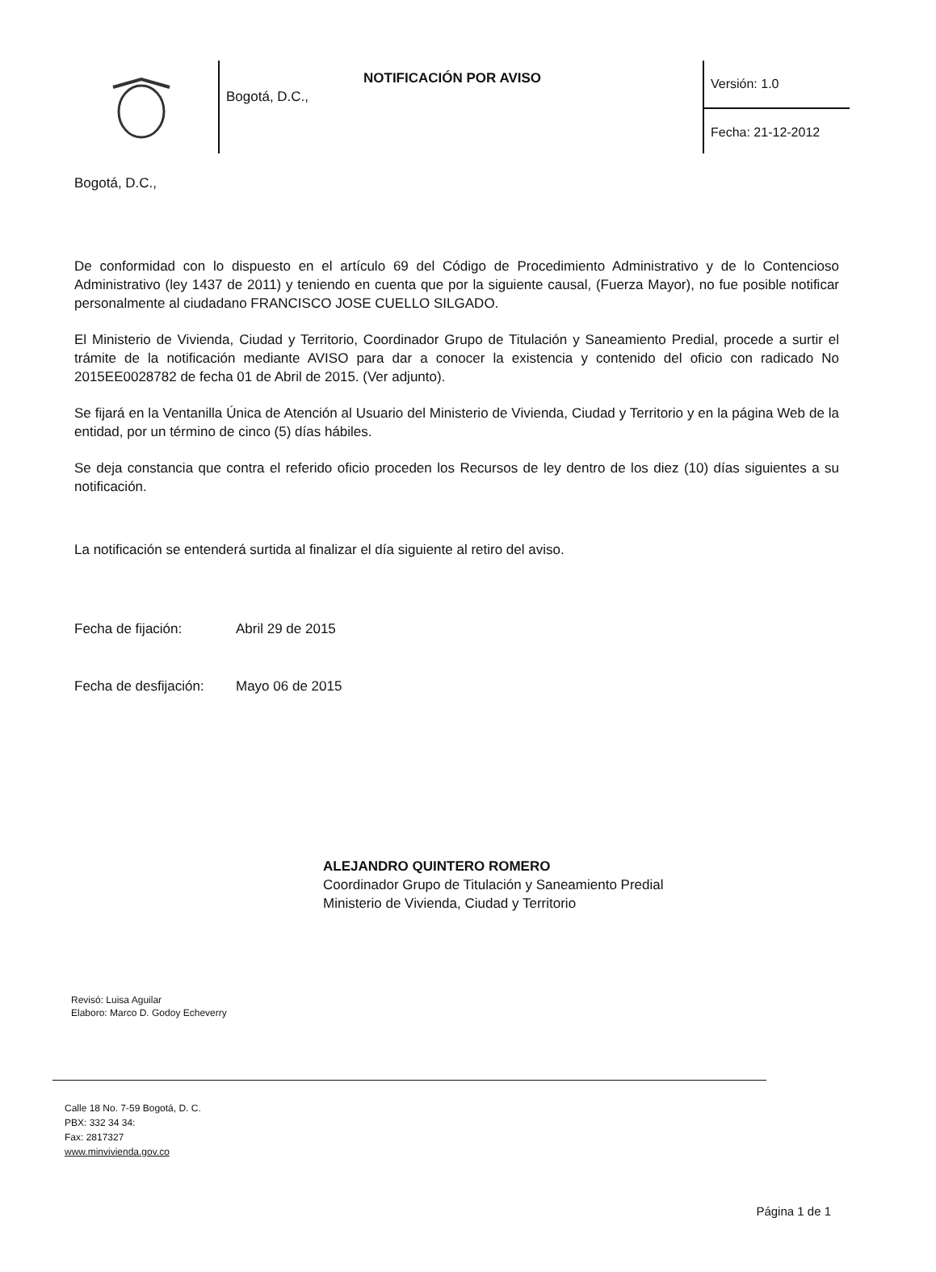Bogotá, D.C.,
NOTIFICACIÓN POR AVISO
Versión: 1.0
Fecha: 21-12-2012
Bogotá, D.C.,
De conformidad con lo dispuesto en el artículo 69 del Código de Procedimiento Administrativo y de lo Contencioso Administrativo (ley 1437 de 2011) y teniendo en cuenta que por la siguiente causal, (Fuerza Mayor), no fue posible notificar personalmente al ciudadano FRANCISCO JOSE CUELLO SILGADO.
El Ministerio de Vivienda, Ciudad y Territorio, Coordinador Grupo de Titulación y Saneamiento Predial, procede a surtir el trámite de la notificación mediante AVISO para dar a conocer la existencia y contenido del oficio con radicado No 2015EE0028782 de fecha 01 de Abril de 2015. (Ver adjunto).
Se fijará en la Ventanilla Única de Atención al Usuario del Ministerio de Vivienda, Ciudad y Territorio y en la página Web de la entidad, por un término de cinco (5) días hábiles.
Se deja constancia que contra el referido oficio proceden los Recursos de ley dentro de los diez (10) días siguientes a su notificación.
La notificación se entenderá surtida al finalizar el día siguiente al retiro del aviso.
Fecha de fijación: Abril 29 de 2015
Fecha de desfijación: Mayo 06 de 2015
ALEJANDRO QUINTERO ROMERO
Coordinador Grupo de Titulación y Saneamiento Predial
Ministerio de Vivienda, Ciudad y Territorio
Revisó: Luisa Aguilar
Elaboro: Marco D. Godoy Echeverry
Calle 18 No. 7-59 Bogotá, D. C.
PBX: 332 34 34:
Fax: 2817327
www.minvivienda.gov.co
Página 1 de 1